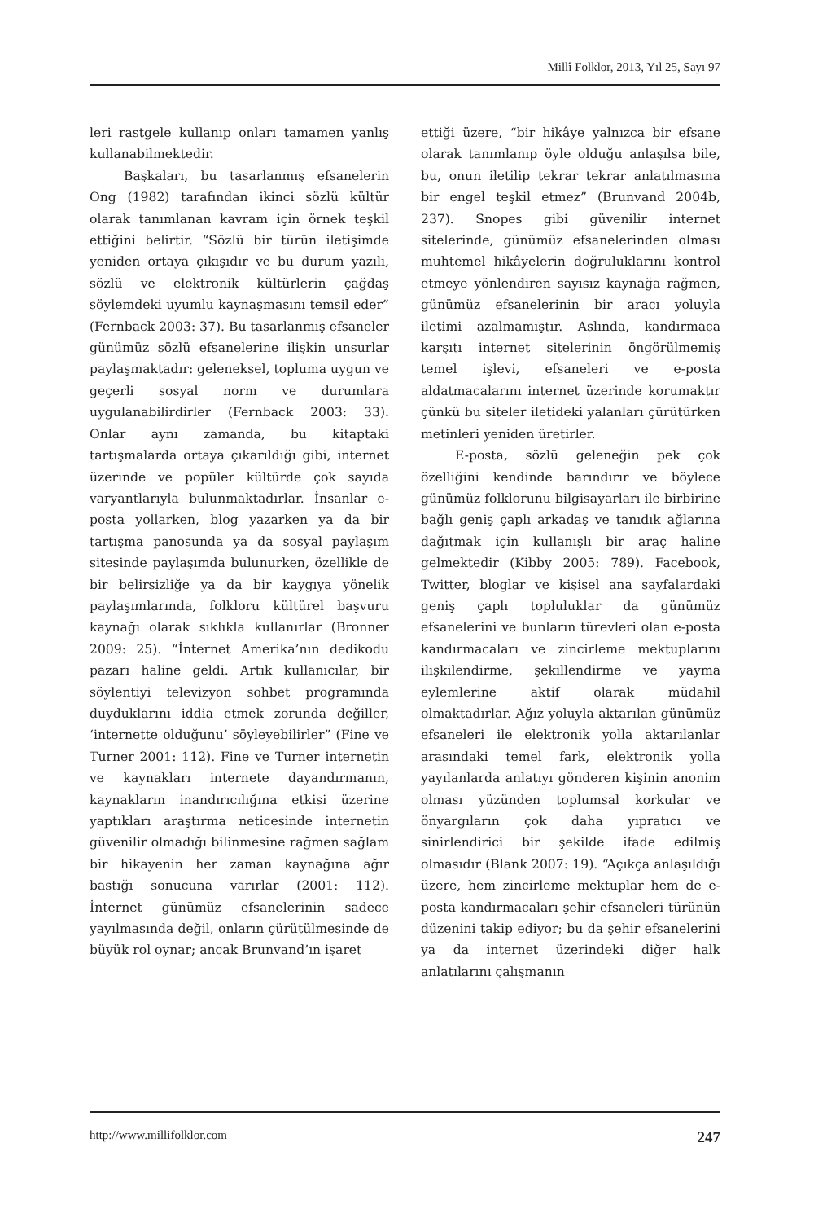Millî Folklor, 2013, Yıl 25, Sayı 97
leri rastgele kullanıp onları tamamen yanlış kullanabilmektedir.
Başkaları, bu tasarlanmış efsanelerin Ong (1982) tarafından ikinci sözlü kültür olarak tanımlanan kavram için örnek teşkil ettiğini belirtir. “Sözlü bir türün iletişimde yeniden ortaya çıkışıdır ve bu durum yazılı, sözlü ve elektronik kültürlerin çağdaş söylemdeki uyumlu kaynaşmasını temsil eder” (Fernback 2003: 37). Bu tasarlanmış efsaneler günümüz sözlü efsanelerine ilişkin unsurlar paylaşmaktadır: geleneksel, topluma uygun ve geçerli sosyal norm ve durumlara uygulanabilirdirler (Fernback 2003: 33). Onlar aynı zamanda, bu kitaptaki tartışmalarda ortaya çıkarıldığı gibi, internet üzerinde ve popüler kültürde çok sayıda varyantlarıyla bulunmaktadırlar. İnsanlar e-posta yollarken, blog yazarken ya da bir tartışma panosunda ya da sosyal paylaşım sitesinde paylaşımda bulunurken, özellikle de bir belirsizliğe ya da bir kaygıya yönelik paylaşımlarında, folkloru kültürel başvuru kaynağı olarak sıklıkla kullanırlar (Bronner 2009: 25). “İnternet Amerika’nın dedikodu pazarı haline geldi. Artık kullanıcılar, bir söylentiyi televizyon sohbet programında duyduklarını iddia etmek zorunda değiller, ‘internette olduğunu’ söyleyebilirler” (Fine ve Turner 2001: 112). Fine ve Turner internetin ve kaynakları internete dayandırmanın, kaynakların inandırıcılığına etkisi üzerine yaptıkları araştırma neticesinde internetin güvenilir olmadığı bilinmesine rağmen sağlam bir hikayenin her zaman kaynağına ağır bastığı sonucuna varırlar (2001: 112). İnternet günümüz efsanelerinin sadece yayılmasında değil, onların çürütülmesinde de büyük rol oynar; ancak Brunvand’ın işaret
ettiği üzere, “bir hikâye yalnızca bir efsane olarak tanımlanıp öyle olduğu anlaşılsa bile, bu, onun iletilip tekrar tekrar anlatılmasına bir engel teşkil etmez” (Brunvand 2004b, 237). Snopes gibi güvenilir internet sitelerinde, günümüz efsanelerinden olması muhtemel hikâyelerin doğruluklarını kontrol etmeye yönlendiren sayısız kaynağa rağmen, günümüz efsanelerinin bir aracı yoluyla iletimi azalmamıştır. Aslında, kandırmaca karşıtı internet sitelerinin öngörülmemiş temel işlevi, efsaneleri ve e-posta aldatmacalarını internet üzerinde korumaktır çünkü bu siteler iletideki yalanları çürütürken metinleri yeniden üretirler.
E-posta, sözlü geleneğin pek çok özelliğini kendinde barındırır ve böylece günümüz folklorunu bilgisayarları ile birbirine bağlı geniş çaplı arkadaş ve tanıdık ağlarına dağıtmak için kullanışlı bir araç haline gelmektedir (Kibby 2005: 789). Facebook, Twitter, bloglar ve kişisel ana sayfalardaki geniş çaplı topluluklar da günümüz efsanelerini ve bunların türevleri olan e-posta kandırmacaları ve zincirleme mektuplarını ilişkilendirme, şekillendirme ve yayma eylemlerine aktif olarak müdahil olmaktadırlar. Ağız yoluyla aktarılan günümüz efsaneleri ile elektronik yolla aktarılanlar arasındaki temel fark, elektronik yolla yayılanlarda anlatıyı gönderen kişinin anonim olması yüzünden toplumsal korkular ve önyargıların çok daha yıpratıcı ve sinirlendirici bir şekilde ifade edilmiş olmasıdır (Blank 2007: 19). “Açıkça anlaşıldığı üzere, hem zincirleme mektuplar hem de e-posta kandırmacaları şehir efsaneleri türünün düzenini takip ediyor; bu da şehir efsanelerini ya da internet üzerindeki diğer halk anlatılarını çalışmanın
http://www.millifolklor.com 247